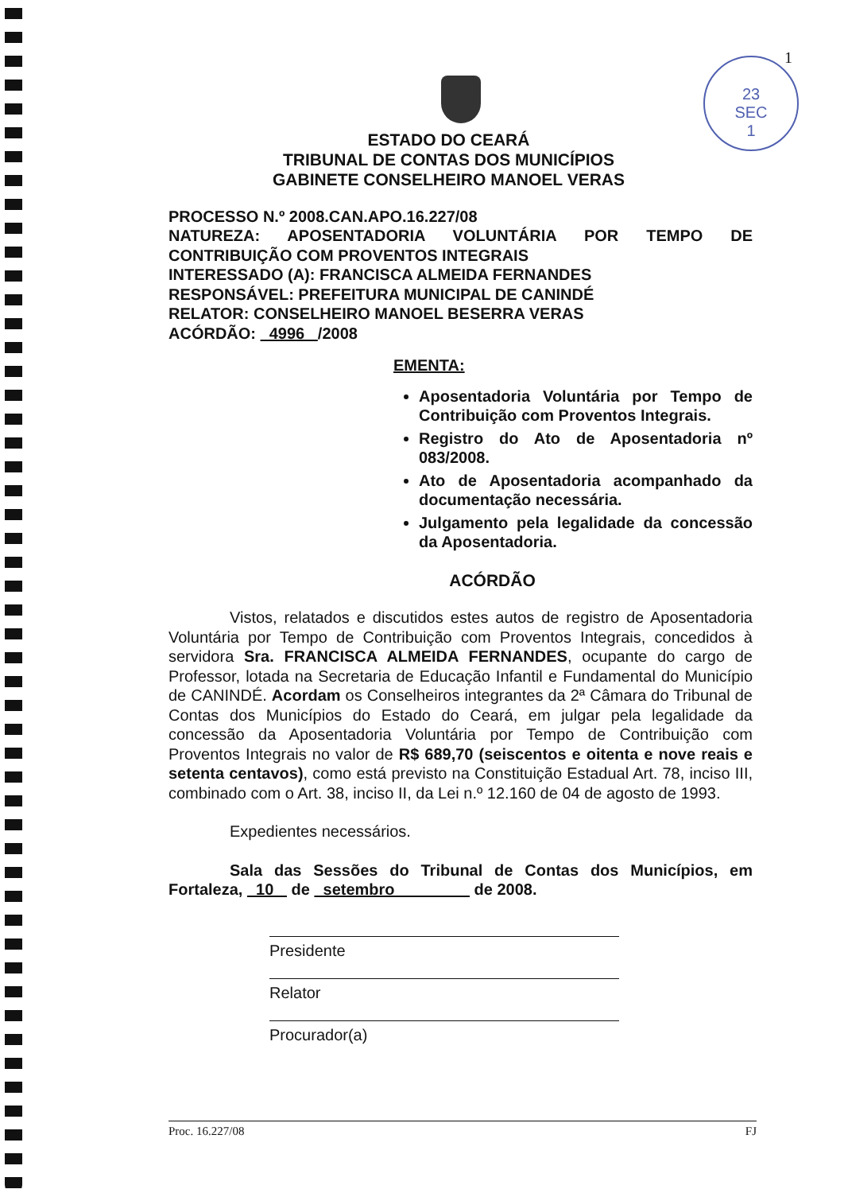23
SEC
1
1
ESTADO DO CEARÁ
TRIBUNAL DE CONTAS DOS MUNICÍPIOS
GABINETE CONSELHEIRO MANOEL VERAS
PROCESSO N.º 2008.CAN.APO.16.227/08
NATUREZA: APOSENTADORIA VOLUNTÁRIA POR TEMPO DE CONTRIBUIÇÃO COM PROVENTOS INTEGRAIS
INTERESSADO (A): FRANCISCA ALMEIDA FERNANDES
RESPONSÁVEL: PREFEITURA MUNICIPAL DE CANINDÉ
RELATOR: CONSELHEIRO MANOEL BESERRA VERAS
ACÓRDÃO: 4996 /2008
EMENTA:
Aposentadoria Voluntária por Tempo de Contribuição com Proventos Integrais.
Registro do Ato de Aposentadoria nº 083/2008.
Ato de Aposentadoria acompanhado da documentação necessária.
Julgamento pela legalidade da concessão da Aposentadoria.
ACÓRDÃO
Vistos, relatados e discutidos estes autos de registro de Aposentadoria Voluntária por Tempo de Contribuição com Proventos Integrais, concedidos à servidora Sra. FRANCISCA ALMEIDA FERNANDES, ocupante do cargo de Professor, lotada na Secretaria de Educação Infantil e Fundamental do Município de CANINDÉ. Acordam os Conselheiros integrantes da 2ª Câmara do Tribunal de Contas dos Municípios do Estado do Ceará, em julgar pela legalidade da concessão da Aposentadoria Voluntária por Tempo de Contribuição com Proventos Integrais no valor de R$ 689,70 (seiscentos e oitenta e nove reais e setenta centavos), como está previsto na Constituição Estadual Art. 78, inciso III, combinado com o Art. 38, inciso II, da Lei n.º 12.160 de 04 de agosto de 1993.
Expedientes necessários.
Sala das Sessões do Tribunal de Contas dos Municípios, em Fortaleza, 10 de setembro de 2008.
Presidente Relator Procurador(a)
Proc. 16.227/08 FJ